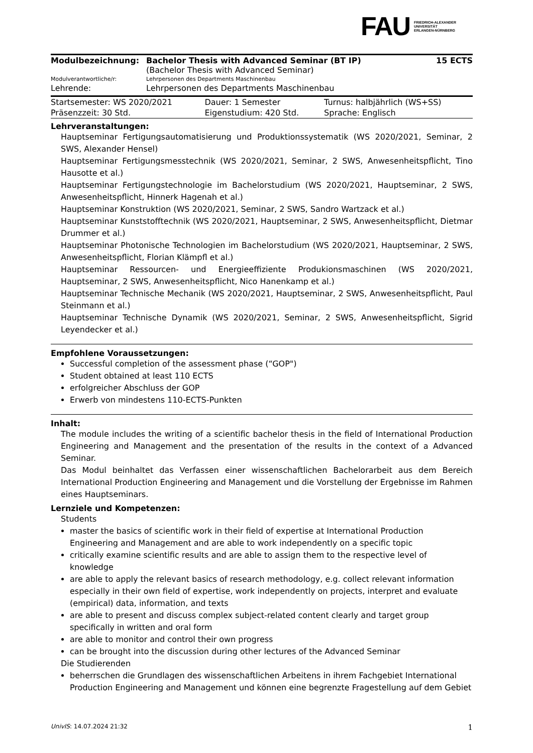FAU FRIEDRICH-ALEXANDER
UNIVERSITÄT
ERLANGEN-NÜRNBERG
| Modulbezeichnung: | Bachelor Thesis with Advanced Seminar (BT IP) (Bachelor Thesis with Advanced Seminar) | 15 ECTS |
| Modulverantwortliche/r: | Lehrpersonen des Departments Maschinenbau | |
| Lehrende: | Lehrpersonen des Departments Maschinenbau | |
| Startsemester: WS 2020/2021 | Dauer: 1 Semester | Turnus: halbjährlich (WS+SS) |
| Präsenzzeit: 30 Std. | Eigenstudium: 420 Std. | Sprache: Englisch |
Lehrveranstaltungen:
Hauptseminar Fertigungsautomatisierung und Produktionssystematik (WS 2020/2021, Seminar, 2 SWS, Alexander Hensel)
Hauptseminar Fertigungsmesstechnik (WS 2020/2021, Seminar, 2 SWS, Anwesenheitspflicht, Tino Hausotte et al.)
Hauptseminar Fertigungstechnologie im Bachelorstudium (WS 2020/2021, Hauptseminar, 2 SWS, Anwesenheitspflicht, Hinnerk Hagenah et al.)
Hauptseminar Konstruktion (WS 2020/2021, Seminar, 2 SWS, Sandro Wartzack et al.)
Hauptseminar Kunststofftechnik (WS 2020/2021, Hauptseminar, 2 SWS, Anwesenheitspflicht, Dietmar Drummer et al.)
Hauptseminar Photonische Technologien im Bachelorstudium (WS 2020/2021, Hauptseminar, 2 SWS, Anwesenheitspflicht, Florian Klämpfl et al.)
Hauptseminar Ressourcen- und Energieeffiziente Produkionsmaschinen (WS 2020/2021, Hauptseminar, 2 SWS, Anwesenheitspflicht, Nico Hanenkamp et al.)
Hauptseminar Technische Mechanik (WS 2020/2021, Hauptseminar, 2 SWS, Anwesenheitspflicht, Paul Steinmann et al.)
Hauptseminar Technische Dynamik (WS 2020/2021, Seminar, 2 SWS, Anwesenheitspflicht, Sigrid Leyendecker et al.)
Empfohlene Voraussetzungen:
Successful completion of the assessment phase (“GOP")
Student obtained at least 110 ECTS
erfolgreicher Abschluss der GOP
Erwerb von mindestens 110-ECTS-Punkten
Inhalt:
The module includes the writing of a scientific bachelor thesis in the field of International Production Engineering and Management and the presentation of the results in the context of a Advanced Seminar.
Das Modul beinhaltet das Verfassen einer wissenschaftlichen Bachelorarbeit aus dem Bereich International Production Engineering and Management und die Vorstellung der Ergebnisse im Rahmen eines Hauptseminars.
Lernziele und Kompetenzen:
Students
master the basics of scientific work in their field of expertise at International Production Engineering and Management and are able to work independently on a specific topic
critically examine scientific results and are able to assign them to the respective level of knowledge
are able to apply the relevant basics of research methodology, e.g. collect relevant information especially in their own field of expertise, work independently on projects, interpret and evaluate (empirical) data, information, and texts
are able to present and discuss complex subject-related content clearly and target group specifically in written and oral form
are able to monitor and control their own progress
can be brought into the discussion during other lectures of the Advanced Seminar
Die Studierenden
beherrschen die Grundlagen des wissenschaftlichen Arbeitens in ihrem Fachgebiet International Production Engineering and Management und können eine begrenzte Fragestellung auf dem Gebiet
UnivIS: 14.07.2024 21:32 1